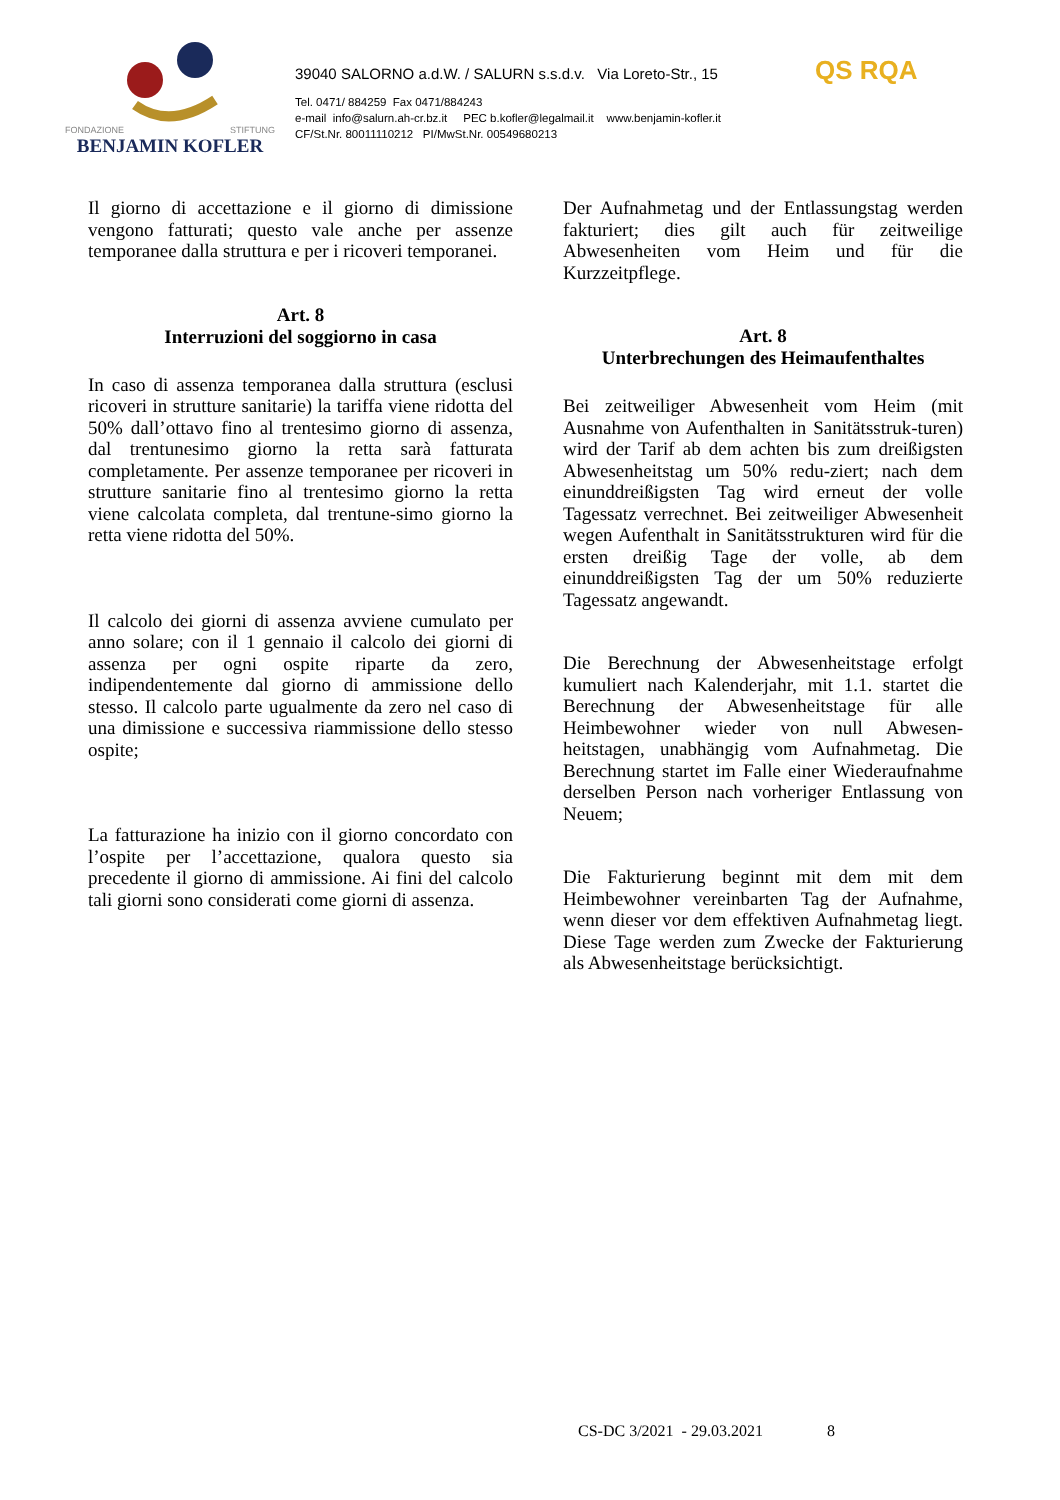FONDAZIONE STIFTUNG
BENJAMIN KOFLER
39040 SALORNO a.d.W. / SALURN s.s.d.v. Via Loreto-Str., 15
Tel. 0471/ 884259 Fax 0471/884243
e-mail info@salurn.ah-cr.bz.it PEC b.kofler@legalmail.it www.benjamin-kofler.it
CF/St.Nr. 80011110212 PI/MwSt.Nr. 00549680213
QS RQA
Il giorno di accettazione e il giorno di dimissione vengono fatturati; questo vale anche per assenze temporanee dalla struttura e per i ricoveri temporanei.
Art. 8
Interruzioni del soggiorno in casa
In caso di assenza temporanea dalla struttura (esclusi ricoveri in strutture sanitarie) la tariffa viene ridotta del 50% dall’ottavo fino al trentesimo giorno di assenza, dal trentunesimo giorno la retta sarà fatturata completamente. Per assenze temporanee per ricoveri in strutture sanitarie fino al trentesimo giorno la retta viene calcolata completa, dal trentune-simo giorno la retta viene ridotta del 50%.
Il calcolo dei giorni di assenza avviene cumulato per anno solare; con il 1 gennaio il calcolo dei giorni di assenza per ogni ospite riparte da zero, indipendentemente dal giorno di ammissione dello stesso. Il calcolo parte ugualmente da zero nel caso di una dimissione e successiva riammissione dello stesso ospite;
La fatturazione ha inizio con il giorno concordato con l’ospite per l’accettazione, qualora questo sia precedente il giorno di ammissione. Ai fini del calcolo tali giorni sono considerati come giorni di assenza.
Der Aufnahmetag und der Entlassungstag werden fakturiert; dies gilt auch für zeitweilige Abwesenheiten vom Heim und für die Kurzzeitpflege.
Art. 8
Unterbrechungen des Heimaufenthaltes
Bei zeitweiliger Abwesenheit vom Heim (mit Ausnahme von Aufenthalten in Sanitätsstruk-turen) wird der Tarif ab dem achten bis zum dreißigsten Abwesenheitstag um 50% redu-ziert; nach dem einunddreißigsten Tag wird erneut der volle Tagessatz verrechnet. Bei zeitweiliger Abwesenheit wegen Aufenthalt in Sanitätsstrukturen wird für die ersten dreißig Tage der volle, ab dem einunddreißigsten Tag der um 50% reduzierte Tagessatz angewandt.
Die Berechnung der Abwesenheitstage erfolgt kumuliert nach Kalenderjahr, mit 1.1. startet die Berechnung der Abwesenheitstage für alle Heimbewohner wieder von null Abwesen-heitstagen, unabhängig vom Aufnahmetag. Die Berechnung startet im Falle einer Wiederaufnahme derselben Person nach vorheriger Entlassung von Neuem;
Die Fakturierung beginnt mit dem mit dem Heimbewohner vereinbarten Tag der Aufnahme, wenn dieser vor dem effektiven Aufnahmetag liegt. Diese Tage werden zum Zwecke der Fakturierung als Abwesenheitstage berücksichtigt.
CS-DC 3/2021 - 29.03.2021 8